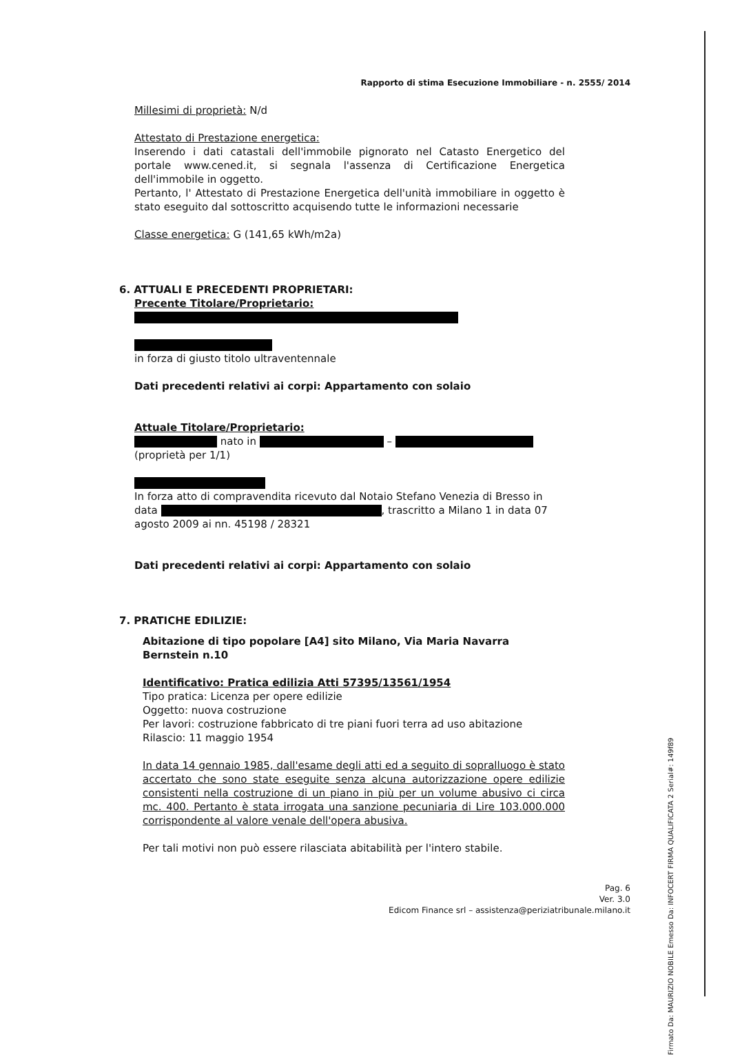Firmato Da: MAURIZIO NOBILE Emesso Da: INFOCERT FIRMA QUALIFICATA 2 Serial#: 149f89
Rapporto di stima Esecuzione Immobiliare - n. 2555/ 2014
Millesimi di proprietà: N/d
Attestato di Prestazione energetica:
Inserendo i dati catastali dell'immobile pignorato nel Catasto Energetico del portale www.cened.it, si segnala l'assenza di Certificazione Energetica dell'immobile in oggetto.
Pertanto, l' Attestato di Prestazione Energetica dell'unità immobiliare in oggetto è stato eseguito dal sottoscritto acquisendo tutte le informazioni necessarie
Classe energetica: G (141,65 kWh/m2a)
6. ATTUALI E PRECEDENTI PROPRIETARI:
Precente Titolare/Proprietario:
in forza di giusto titolo ultraventennale
Dati precedenti relativi ai corpi: Appartamento con solaio
Attuale Titolare/Proprietario:
nato in –
(proprietà per 1/1)
In forza atto di compravendita ricevuto dal Notaio Stefano Venezia di Bresso in data , trascritto a Milano 1 in data 07 agosto 2009 ai nn. 45198 / 28321
Dati precedenti relativi ai corpi: Appartamento con solaio
7. PRATICHE EDILIZIE:
Abitazione di tipo popolare [A4] sito Milano, Via Maria Navarra Bernstein n.10
Identificativo: Pratica edilizia Atti 57395/13561/1954
Tipo pratica: Licenza per opere edilizie
Oggetto: nuova costruzione
Per lavori: costruzione fabbricato di tre piani fuori terra ad uso abitazione
Rilascio: 11 maggio 1954
In data 14 gennaio 1985, dall'esame degli atti ed a seguito di sopralluogo è stato accertato che sono state eseguite senza alcuna autorizzazione opere edilizie consistenti nella costruzione di un piano in più per un volume abusivo ci circa mc. 400. Pertanto è stata irrogata una sanzione pecuniaria di Lire 103.000.000 corrispondente al valore venale dell'opera abusiva.
Per tali motivi non può essere rilasciata abitabilità per l'intero stabile.
Pag. 6
Ver. 3.0
Edicom Finance srl – assistenza@periziatribunale.milano.it